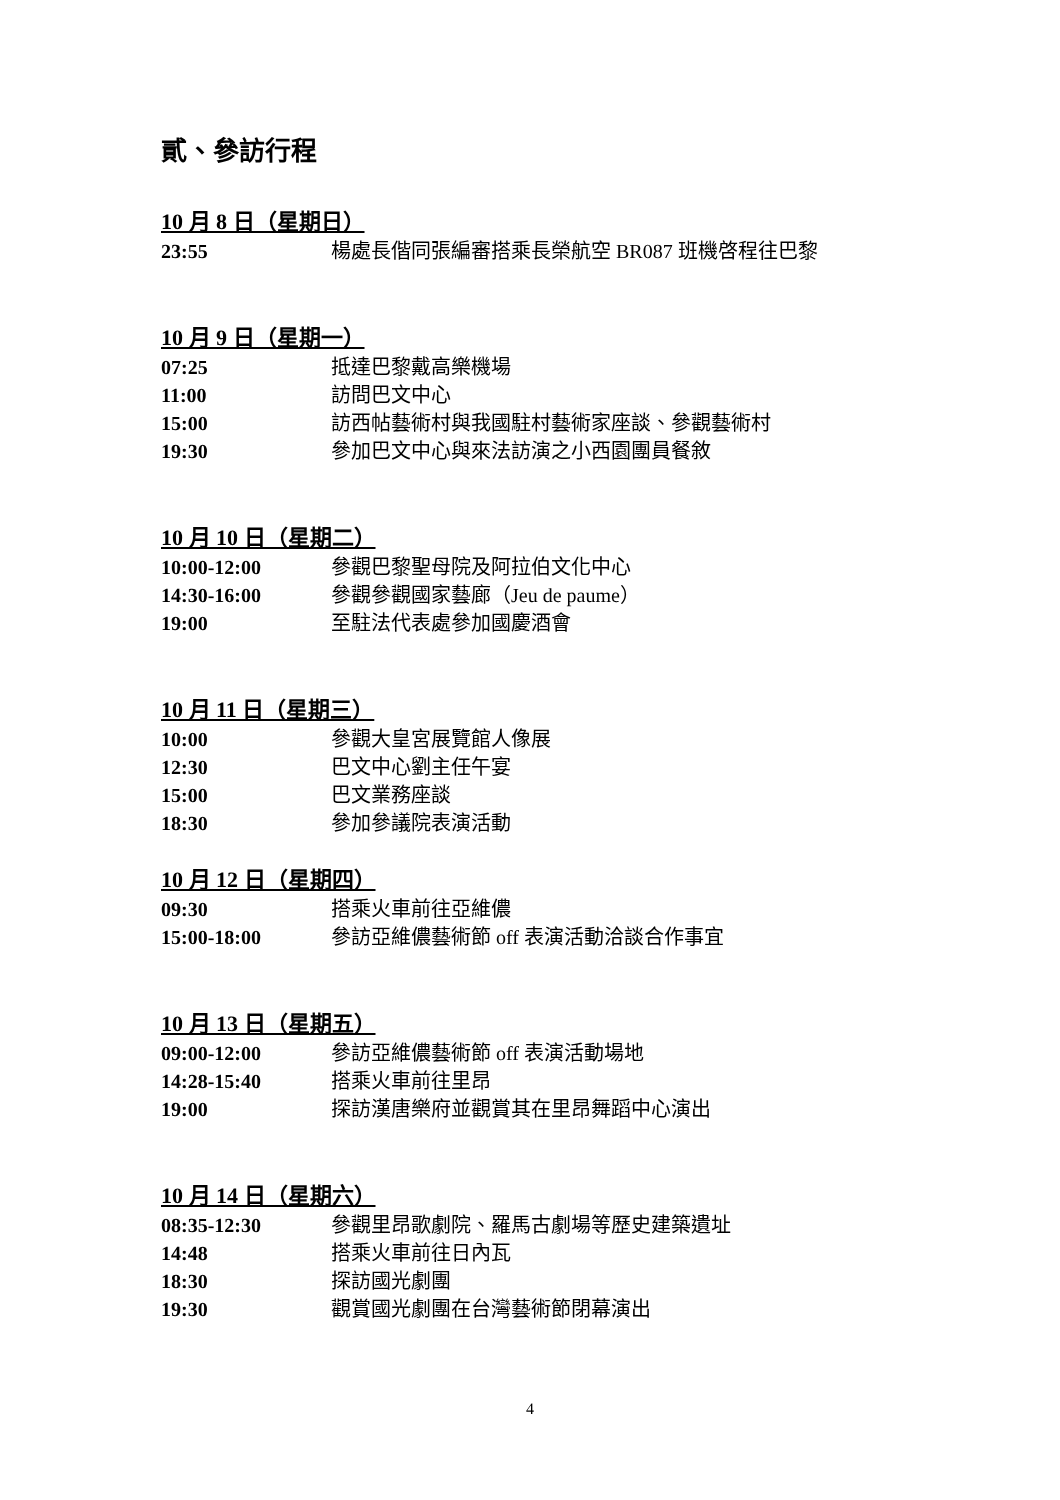貳、參訪行程
10 月 8 日（星期日）
23:55 楊處長偕同張編審搭乘長榮航空 BR087 班機啓程往巴黎
10 月 9 日（星期一）
07:25 抵達巴黎戴高樂機場
11:00 訪問巴文中心
15:00 訪西帖藝術村與我國駐村藝術家座談、參觀藝術村
19:30 參加巴文中心與來法訪演之小西園團員餐敘
10 月 10 日（星期二）
10:00-12:00 參觀巴黎聖母院及阿拉伯文化中心
14:30-16:00 參觀參觀國家藝廊（Jeu de paume）
19:00 至駐法代表處參加國慶酒會
10 月 11 日（星期三）
10:00 參觀大皇宮展覽館人像展
12:30 巴文中心劉主任午宴
15:00 巴文業務座談
18:30 參加參議院表演活動
10 月 12 日（星期四）
09:30 搭乘火車前往亞維儂
15:00-18:00 參訪亞維儂藝術節 off 表演活動洽談合作事宜
10 月 13 日（星期五）
09:00-12:00 參訪亞維儂藝術節 off 表演活動場地
14:28-15:40 搭乘火車前往里昂
19:00 探訪漢唐樂府並觀賞其在里昂舞蹈中心演出
10 月 14 日（星期六）
08:35-12:30 參觀里昂歌劇院、羅馬古劇場等歷史建築遺址
14:48 搭乘火車前往日內瓦
18:30 探訪國光劇團
19:30 觀賞國光劇團在台灣藝術節閉幕演出
4